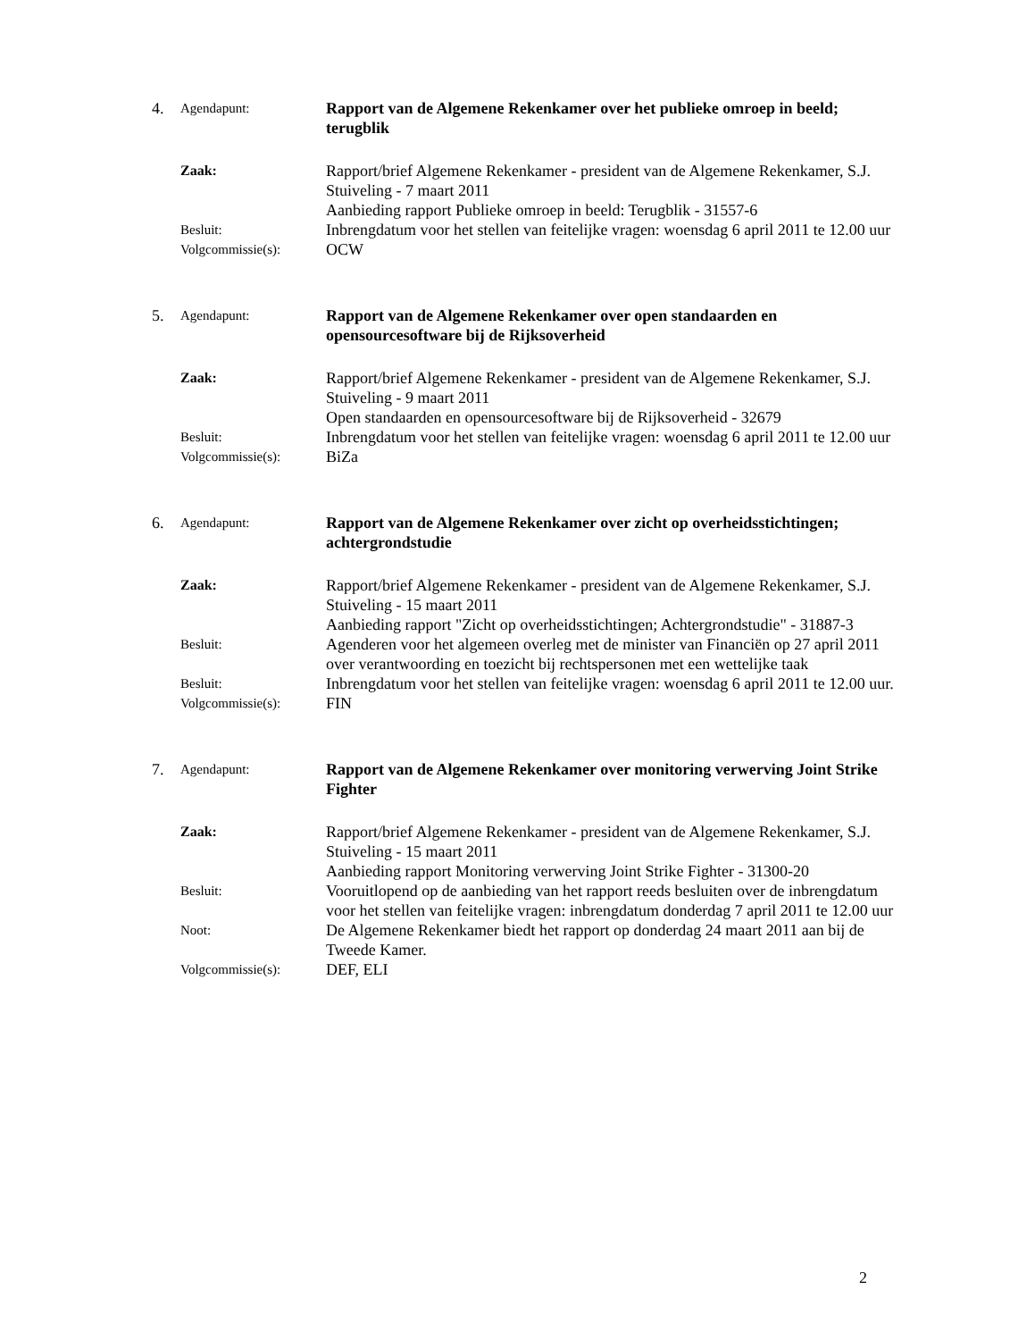4. Agendapunt: Rapport van de Algemene Rekenkamer over het publieke omroep in beeld; terugblik
Zaak: Rapport/brief Algemene Rekenkamer - president van de Algemene Rekenkamer, S.J. Stuiveling - 7 maart 2011
Aanbieding rapport Publieke omroep in beeld: Terugblik - 31557-6
Besluit: Inbrengdatum voor het stellen van feitelijke vragen: woensdag 6 april 2011 te 12.00 uur
Volgcommissie(s): OCW
5. Agendapunt: Rapport van de Algemene Rekenkamer over open standaarden en opensourcesoftware bij de Rijksoverheid
Zaak: Rapport/brief Algemene Rekenkamer - president van de Algemene Rekenkamer, S.J. Stuiveling - 9 maart 2011
Open standaarden en opensourcesoftware bij de Rijksoverheid - 32679
Besluit: Inbrengdatum voor het stellen van feitelijke vragen: woensdag 6 april 2011 te 12.00 uur
Volgcommissie(s): BiZa
6. Agendapunt: Rapport van de Algemene Rekenkamer over zicht op overheidsstichtingen; achtergrondstudie
Zaak: Rapport/brief Algemene Rekenkamer - president van de Algemene Rekenkamer, S.J. Stuiveling - 15 maart 2011
Aanbieding rapport "Zicht op overheidsstichtingen; Achtergrondstudie" - 31887-3
Besluit: Agenderen voor het algemeen overleg met de minister van Financiën op 27 april 2011 over verantwoording en toezicht bij rechtspersonen met een wettelijke taak
Besluit: Inbrengdatum voor het stellen van feitelijke vragen: woensdag 6 april 2011 te 12.00 uur.
Volgcommissie(s): FIN
7. Agendapunt: Rapport van de Algemene Rekenkamer over monitoring verwerving Joint Strike Fighter
Zaak: Rapport/brief Algemene Rekenkamer - president van de Algemene Rekenkamer, S.J. Stuiveling - 15 maart 2011
Aanbieding rapport Monitoring verwerving Joint Strike Fighter - 31300-20
Besluit: Vooruitlopend op de aanbieding van het rapport reeds besluiten over de inbrengdatum voor het stellen van feitelijke vragen: inbrengdatum donderdag 7 april 2011 te 12.00 uur
Noot: De Algemene Rekenkamer biedt het rapport op donderdag 24 maart 2011 aan bij de Tweede Kamer.
Volgcommissie(s): DEF, ELI
2